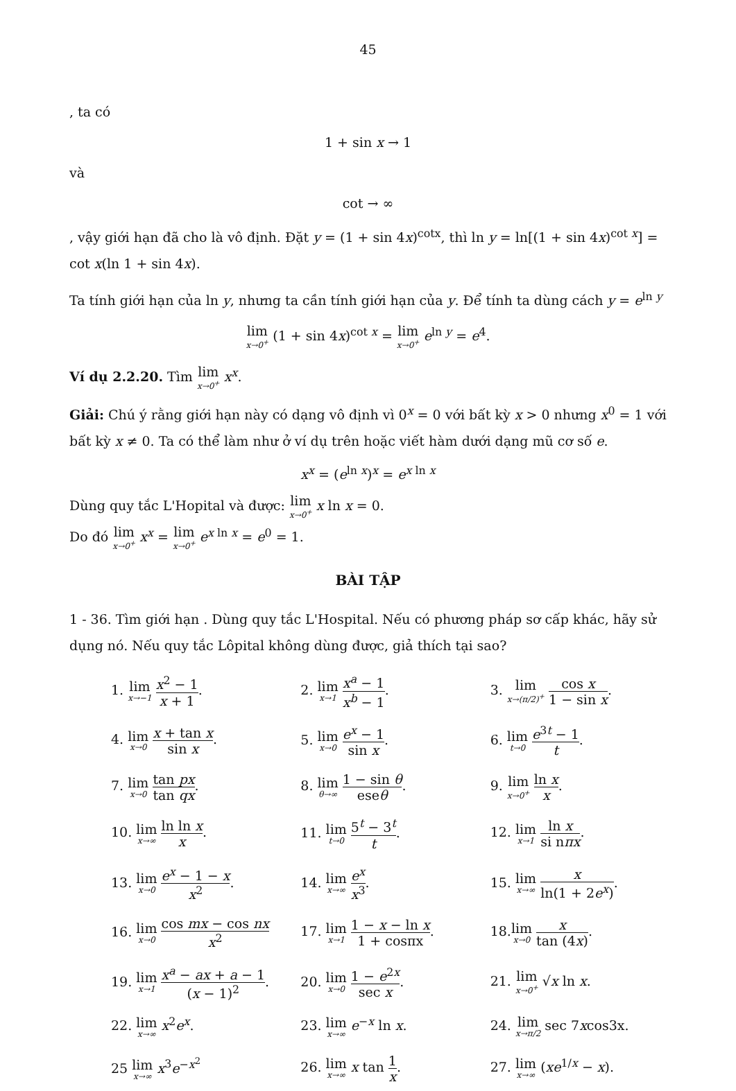45
, ta có
1 + sin x → 1
và
cot → ∞
, vậy giới hạn đã cho là vô định. Đặt y = (1 + sin 4x)<sup>cotx</sup>, thì ln y = ln[(1 + sin 4x)<sup>cot x</sup>] = cot x(ln 1 + sin 4x).
Ta tính giới hạn của ln y, nhưng ta cần tính giới hạn của y. Để tính ta dùng cách y = e<sup>ln y</sup>
lim x→0<sup>+</sup> (1 + sin 4x)<sup>cot x</sup> = lim x→0<sup>+</sup> e<sup>ln y</sup> = e<sup>4</sup>.
Ví dụ 2.2.20. Tìm lim x→0<sup>+</sup> x<sup>x</sup>.
Giải: Chú ý rằng giới hạn này có dạng vô định vì 0<sup>x</sup> = 0 với bất kỳ x > 0 nhưng x<sup>0</sup> = 1 với bất kỳ x ≠ 0. Ta có thể làm như ở ví dụ trên hoặc viết hàm dưới dạng mũ cơ số e.
x<sup>x</sup> = (e<sup>ln x</sup>)<sup>x</sup> = e<sup>x ln x</sup>
Dùng quy tắc L'Hopital và được: lim x→0<sup>+</sup> x ln x = 0.
Do đó lim x→0<sup>+</sup> x<sup>x</sup> = lim x→0<sup>+</sup> e<sup>x ln x</sup> = e<sup>0</sup> = 1.
BÀI TẬP
1 - 36. Tìm giới hạn . Dùng quy tắc L'Hospital. Nếu có phương pháp sơ cấp khác, hãy sử dụng nó. Nếu quy tắc Lôpital không dùng được, giả thích tại sao?
| 1. lim x→−1 x<sup>2</sup> − 1 x + 1 . | 2. lim x→1 x<sup>a</sup> − 1 x<sup>b</sup> − 1 . | 3. lim x→(π/2)<sup>+</sup> cos x 1 − sin x . |
| 4. lim x→0 x + tan x sin x . | 5. lim x→0 e<sup>x</sup> − 1 sin x . | 6. lim t→0 e<sup>3t</sup> − 1 t . |
| 7. lim x→0 tan px tan qx . | 8. lim θ→∞ 1 − sin θ ese θ . | 9. lim x→0<sup>+</sup> ln x x . |
| 10. lim x→∞ ln ln x x . | 11. lim t→0 5<sup>t</sup> − 3<sup>t</sup> t . | 12. lim x→1 ln x si n πx . |
| 13. lim x→0 e<sup>x</sup> − 1 − x x<sup>2</sup> . | 14. lim x→∞ e<sup>x</sup> x<sup>3</sup> . | 15. lim x→∞ x ln(1 + 2 e<sup>x</sup>) . |
| 16. lim x→0 cos mx − cos nx x<sup>2</sup> | 17. lim x→1 1 − x − ln x 1 + cosπx . | 18. lim x→0 x tan (4 x ) . |
| 19. lim x→1 x<sup>a</sup> − ax + a − 1 ( x − 1)<sup>2</sup> . | 20. lim x→0 1 − e<sup>2x</sup> sec x . | 21. lim x→0<sup>+</sup> √ x ln x . |
| 22. lim x→∞ x<sup>2</sup> e<sup>x</sup>. | 23. lim x→∞ e<sup>−x</sup> ln x . | 24. lim x→π/2 sec 7 x cos3x. |
| 25 lim x→∞ x<sup>3</sup> e<sup>−x<sup>2</sup></sup> | 26. lim x→∞ x tan 1 x . | 27. lim x→∞ ( xe<sup>1/x</sup> − x ). |